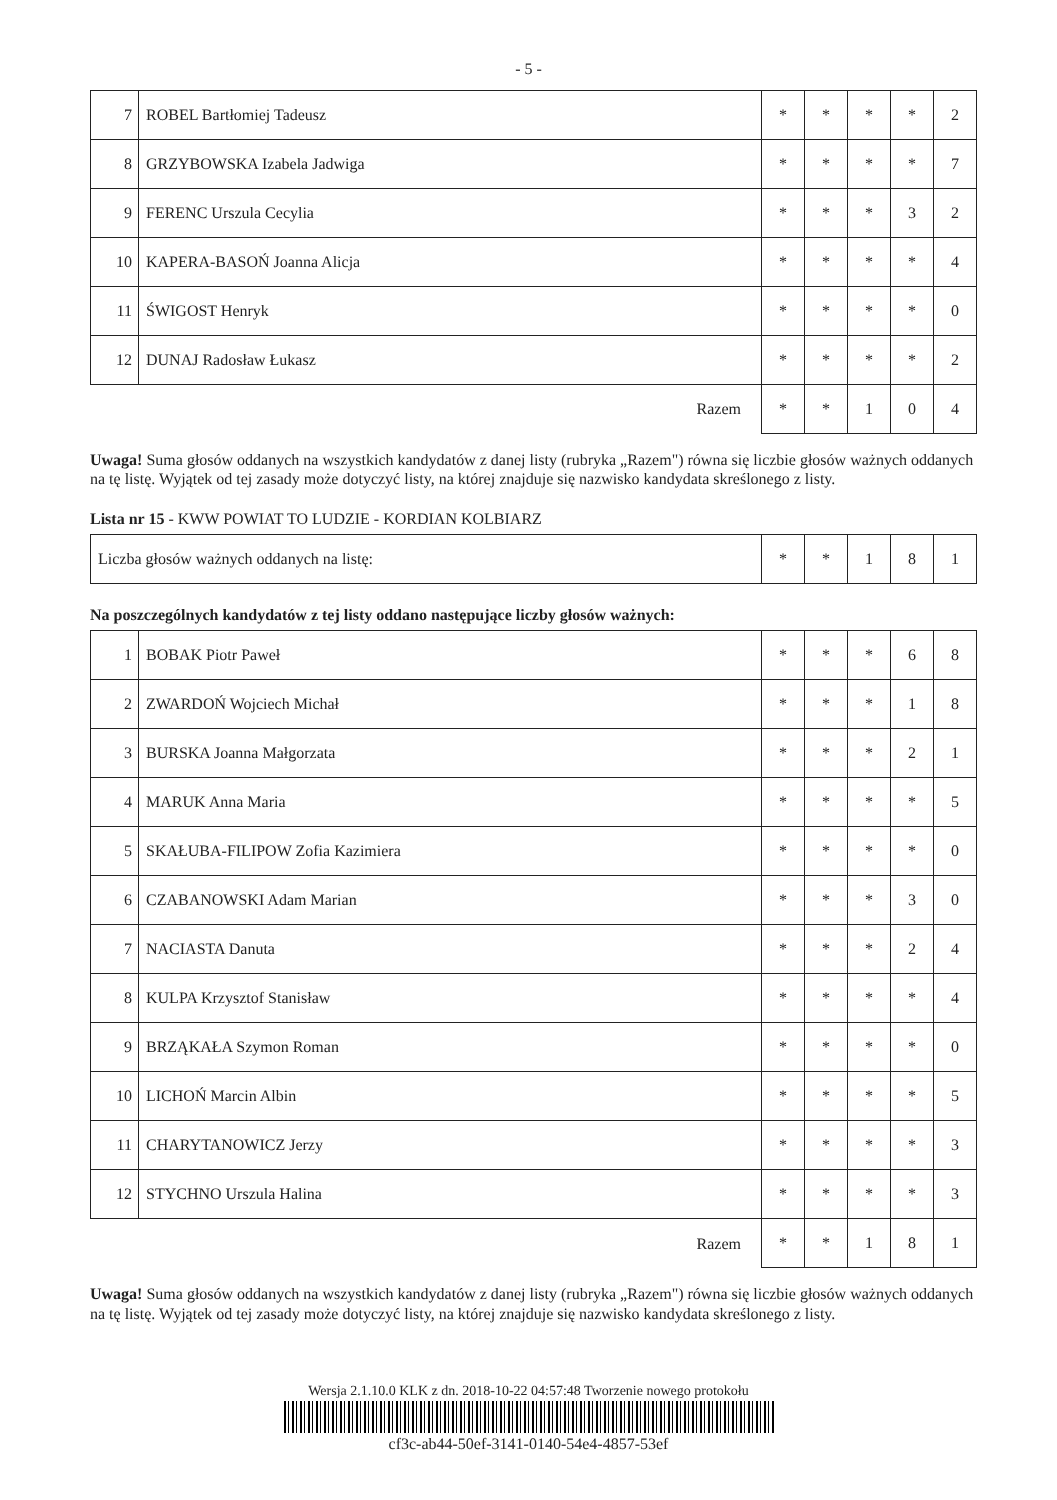- 5 -
| 7 | ROBEL Bartłomiej Tadeusz | * | * | * | * | 2 |
| 8 | GRZYBOWSKA Izabela Jadwiga | * | * | * | * | 7 |
| 9 | FERENC Urszula Cecylia | * | * | * | 3 | 2 |
| 10 | KAPERA-BASOŃ Joanna Alicja | * | * | * | * | 4 |
| 11 | ŚWIGOST Henryk | * | * | * | * | 0 |
| 12 | DUNAJ Radosław Łukasz | * | * | * | * | 2 |
| Razem | | * | * | 1 | 0 | 4 |
Uwaga! Suma głosów oddanych na wszystkich kandydatów z danej listy (rubryka „Razem") równa się liczbie głosów ważnych oddanych na tę listę. Wyjątek od tej zasady może dotyczyć listy, na której znajduje się nazwisko kandydata skreślonego z listy.
Lista nr 15 - KWW POWIAT TO LUDZIE - KORDIAN KOLBIARZ
| Liczba głosów ważnych oddanych na listę: | * | * | 1 | 8 | 1 |
Na poszczególnych kandydatów z tej listy oddano następujące liczby głosów ważnych:
| 1 | BOBAK Piotr Paweł | * | * | * | 6 | 8 |
| 2 | ZWARDOŃ Wojciech Michał | * | * | * | 1 | 8 |
| 3 | BURSKA Joanna Małgorzata | * | * | * | 2 | 1 |
| 4 | MARUK Anna Maria | * | * | * | * | 5 |
| 5 | SKAŁUBA-FILIPOW Zofia Kazimiera | * | * | * | * | 0 |
| 6 | CZABANOWSKI Adam Marian | * | * | * | 3 | 0 |
| 7 | NACIASTA Danuta | * | * | * | 2 | 4 |
| 8 | KULPA Krzysztof Stanisław | * | * | * | * | 4 |
| 9 | BRZĄKAŁA Szymon Roman | * | * | * | * | 0 |
| 10 | LICHOŃ Marcin Albin | * | * | * | * | 5 |
| 11 | CHARYTANOWICZ Jerzy | * | * | * | * | 3 |
| 12 | STYCHNO Urszula Halina | * | * | * | * | 3 |
| Razem | | * | * | 1 | 8 | 1 |
Uwaga! Suma głosów oddanych na wszystkich kandydatów z danej listy (rubryka „Razem") równa się liczbie głosów ważnych oddanych na tę listę. Wyjątek od tej zasady może dotyczyć listy, na której znajduje się nazwisko kandydata skreślonego z listy.
Wersja 2.1.10.0 KLK z dn. 2018-10-22 04:57:48 Tworzenie nowego protokołu
cf3c-ab44-50ef-3141-0140-54e4-4857-53ef